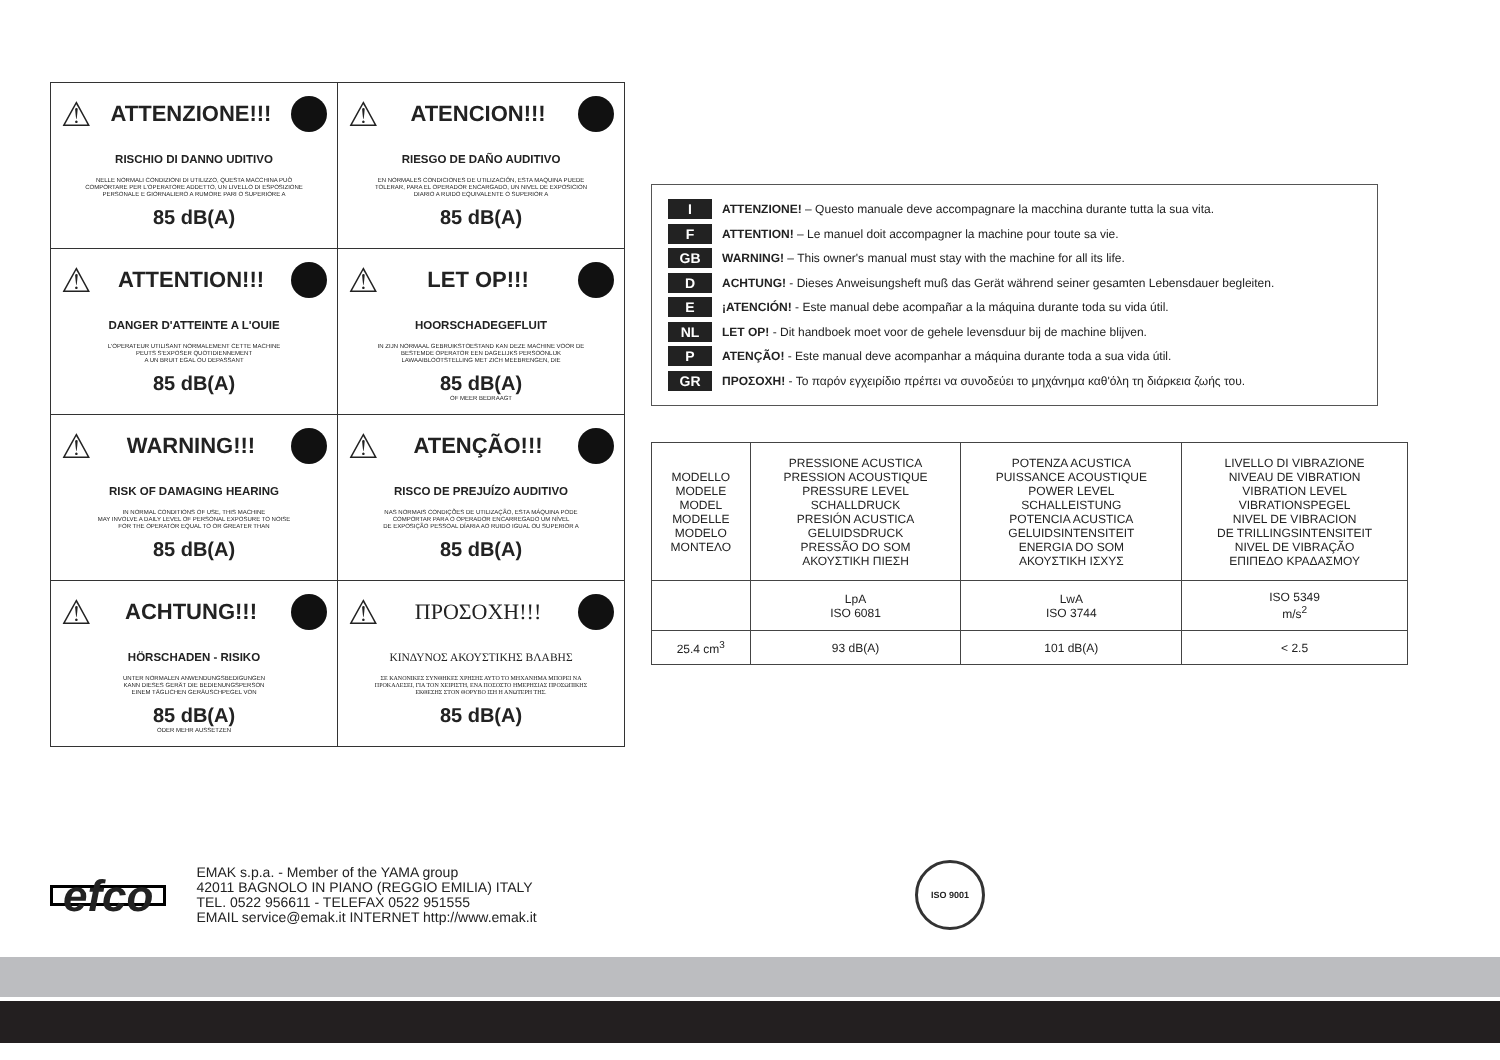| ⚠ ATTENZIONE!!! RISCHIO DI DANNO UDITIVO NELLE NORMALI CONDIZIONI DI UTILIZZO, QUESTA MACCHINA PUÒ COMPORTARE PER L'OPERATORE ADDETTO, UN LIVELLO DI ESPOSIZIONE PERSONALE E GIORNALIERO A RUMORE PARI O SUPERIORE A 85 dB(A) | ⚠ ATENCION!!! RIESGO DE DAÑO AUDITIVO EN NORMALES CONDICIONES DE UTILIZACIÓN, ESTA MAQUINA PUEDE TOLERAR, PARA EL OPERADOR ENCARGADO, UN NIVEL DE EXPOSICION DIARIO A RUIDO EQUIVALENTE O SUPERIOR A 85 dB(A) |
| ⚠ ATTENTION!!! DANGER D'ATTEINTE A L'OUIE L'OPERATEUR UTILISANT NORMALEMENT CETTE MACHINE PEUTS S'EXPOSER QUOTIDIENNEMENT A UN BRUIT EGAL OU DEPASSANT 85 dB(A) | ⚠ LET OP!!! HOORSCHADEGEFLUIT IN ZIJN NORMAAL GEBRUIKSTOESTAND KAN DEZE MACHINE VOOR DE BESTEMDE OPERATOR EEN DAGELIJKS PERSOONLIJK LAWAAIBLOOTSTELLING MET ZICH MEEBRENGEN, DIE 85 dB(A) OF MEER BEDRAAGT |
| ⚠ WARNING!!! RISK OF DAMAGING HEARING IN NORMAL CONDITIONS OF USE, THIS MACHINE MAY INVOLVE A DAILY LEVEL OF PERSONAL EXPOSURE TO NOISE FOR THE OPERATOR EQUAL TO OR GREATER THAN 85 dB(A) | ⚠ ATENÇÃO!!! RISCO DE PREJUÍZO AUDITIVO NAS NORMAIS CONDIÇÕES DE UTILIZAÇÃO, ESTA MÁQUINA PODE COMPORTAR PARA O OPERADOR ENCARREGADO UM NÍVEL DE EXPOSIÇÃO PESSOAL DÍARIA AO RUIDO IGUAL OU SUPERIOR A 85 dB(A) |
| ⚠ ACHTUNG!!! HÖRSCHADEN - RISIKO UNTER NORMALEN ANWENDUNGSBEDIGUNGEN KANN DIESES GERÄT DIE BEDIENUNGSPERSON EINEM TÄGLICHEN GERÄUSCHPEGEL VON 85 dB(A) ODER MEHR AUSSETZEN | ⚠ ΠΡΟΣΟΧΗ!!! ΚΙΝΔΥΝΟΣ ΑΚΟΥΣΤΙΚΗΣ ΒΛΑΒΗΣ ΣΕ ΚΑΝΟΝΙΚΕΣ ΣΥΝΘΗΚΕΣ ΧΡΗΣΗΣ ΑΥΤΟ ΤΟ ΜΗΧΑΝΗΜΑ ΜΠΟΡΕΙ ΝΑ ΠΡΟΚΑΛΕΣΕΙ, ΓΙΑ ΤΟΝ ΧΕΙΡΙΣΤΗ, ΕΝΑ ΠΟΣΟΣΤΟ ΗΜΕΡΗΣΙΑΣ ΠΡΟΣΩΠΙΚΗΣ ΕΚΘΕΣΗΣ ΣΤΟΝ ΘΟΡΥΒΟ ΙΣΗ Η ΑΝΩΤΕΡΗ ΤΗΣ. 85 dB(A) |
I ATTENZIONE! – Questo manuale deve accompagnare la macchina durante tutta la sua vita.
F ATTENTION! – Le manuel doit accompagner la machine pour toute sa vie.
GB WARNING! – This owner's manual must stay with the machine for all its life.
D ACHTUNG! - Dieses Anweisungsheft muß das Gerät während seiner gesamten Lebensdauer begleiten.
E ¡ATENCIÓN! - Este manual debe acompañar a la máquina durante toda su vida útil.
NL LET OP! - Dit handboek moet voor de gehele levensduur bij de machine blijven.
P ATENÇÃO! - Este manual deve acompanhar a máquina durante toda a sua vida útil.
GR ΠΡΟΣΟΧΗ! - Το παρόν εγχειρίδιο πρέπει να συνοδεύει το μηχάνημα καθ'όλη τη διάρκεια ζωής του.
| MODELLO MODELE MODEL MODELLE MODELO ΜΟΝΤΕΛΟ | PRESSIONE ACUSTICA PRESSION ACOUSTIQUE PRESSURE LEVEL SCHALLDRUCK PRESIÓN ACUSTICA GELUIDSDRUCK PRESSÃO DO SOM ΑΚΟΥΣΤΙΚΗ ΠΙΕΣΗ | POTENZA ACUSTICA PUISSANCE ACOUSTIQUE POWER LEVEL SCHALLEISTUNG POTENCIA ACUSTICA GELUIDSINTENSITEIT ENERGIA DO SOM ΑΚΟΥΣΤΙΚΗ ΙΣΧΥΣ | LIVELLO DI VIBRAZIONE NIVEAU DE VIBRATION VIBRATION LEVEL VIBRATIONSPEGEL NIVEL DE VIBRACION DE TRILLINGSINTENSITEIT NIVEL DE VIBRAÇÃO ΕΠΙΠΕΔΟ ΚΡΑΔΑΣΜΟΥ |
| | LpA ISO 6081 | LwA ISO 3744 | ISO 5349 m/s<sup>2</sup> |
| 25.4 cm<sup>3</sup> | 93 dB(A) | 101 dB(A) | < 2.5 |
efco
EMAK s.p.a. - Member of the YAMA group
42011 BAGNOLO IN PIANO (REGGIO EMILIA) ITALY
TEL. 0522 956611 - TELEFAX 0522 951555
EMAIL service@emak.it INTERNET http://www.emak.it
ISO 9001